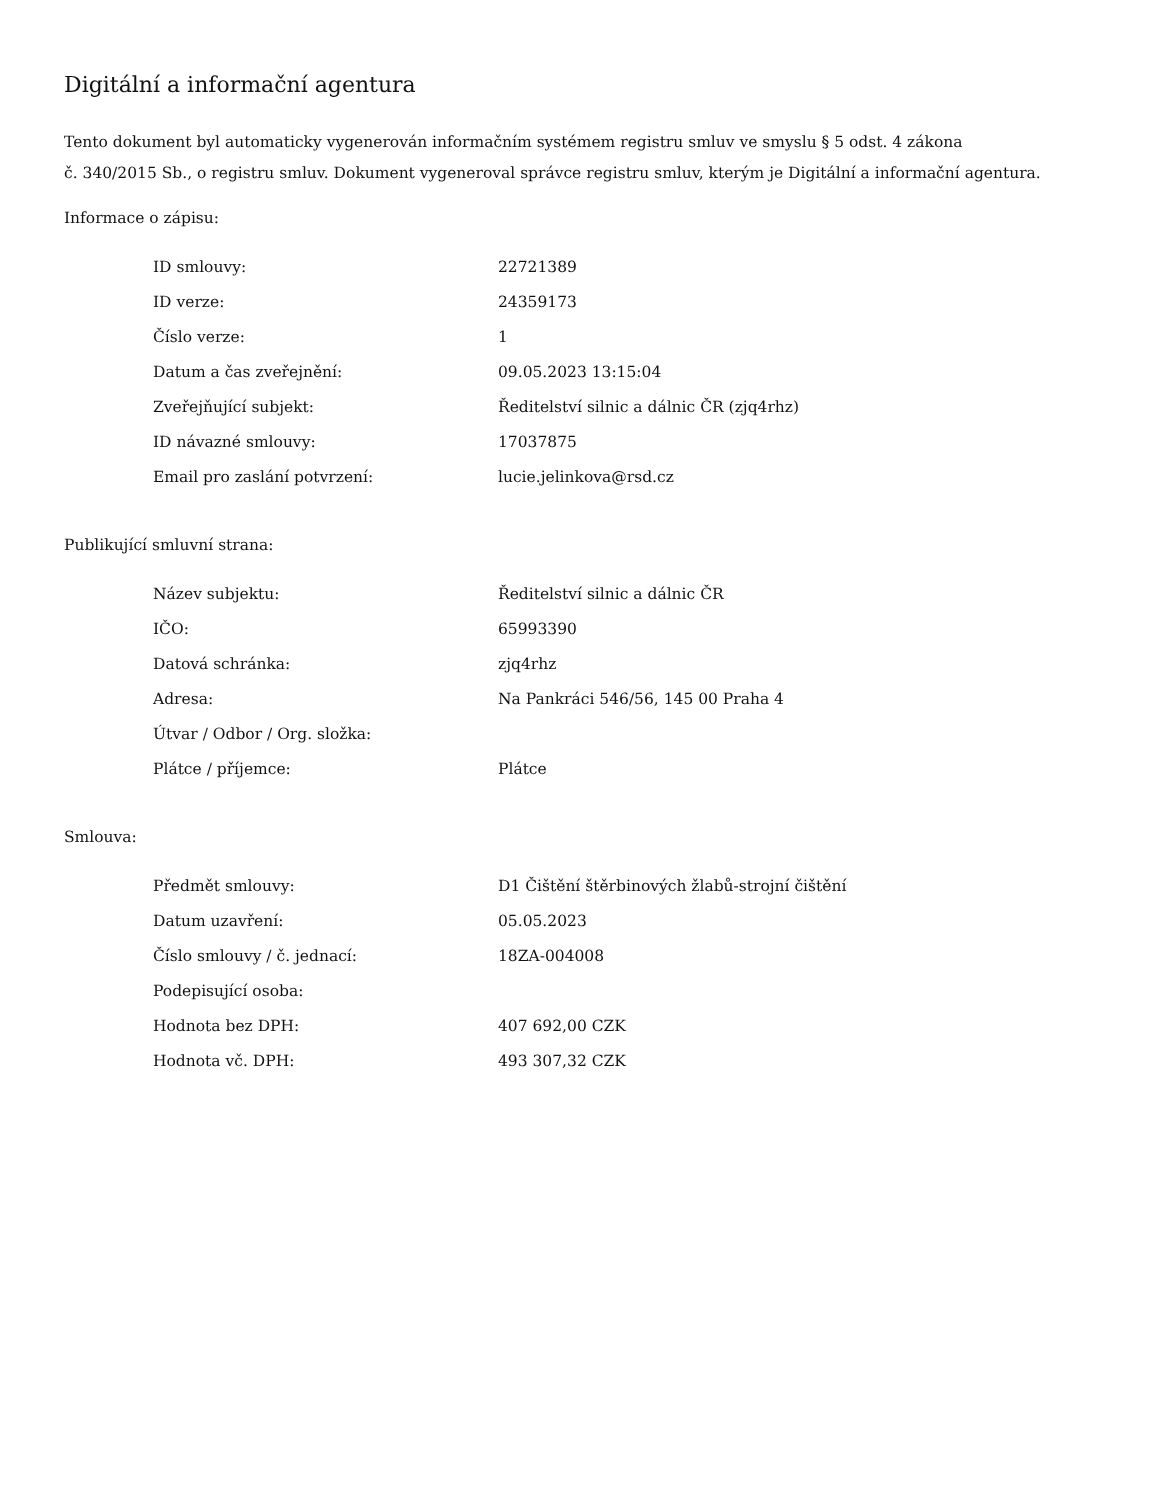Digitální a informační agentura
Tento dokument byl automaticky vygenerován informačním systémem registru smluv ve smyslu § 5 odst. 4 zákona
č. 340/2015 Sb., o registru smluv. Dokument vygeneroval správce registru smluv, kterým je Digitální a informační agentura.
Informace o zápisu:
| ID smlouvy: | 22721389 |
| ID verze: | 24359173 |
| Číslo verze: | 1 |
| Datum a čas zveřejnění: | 09.05.2023 13:15:04 |
| Zveřejňující subjekt: | Ředitelství silnic a dálnic ČR (zjq4rhz) |
| ID návazné smlouvy: | 17037875 |
| Email pro zaslání potvrzení: | lucie.jelinkova@rsd.cz |
Publikující smluvní strana:
| Název subjektu: | Ředitelství silnic a dálnic ČR |
| IČO: | 65993390 |
| Datová schránka: | zjq4rhz |
| Adresa: | Na Pankráci 546/56, 145 00 Praha 4 |
| Útvar / Odbor / Org. složka: | |
| Plátce / příjemce: | Plátce |
Smlouva:
| Předmět smlouvy: | D1 Čištění štěrbinových žlabů-strojní čištění |
| Datum uzavření: | 05.05.2023 |
| Číslo smlouvy / č. jednací: | 18ZA-004008 |
| Podepisující osoba: | |
| Hodnota bez DPH: | 407 692,00 CZK |
| Hodnota vč. DPH: | 493 307,32 CZK |